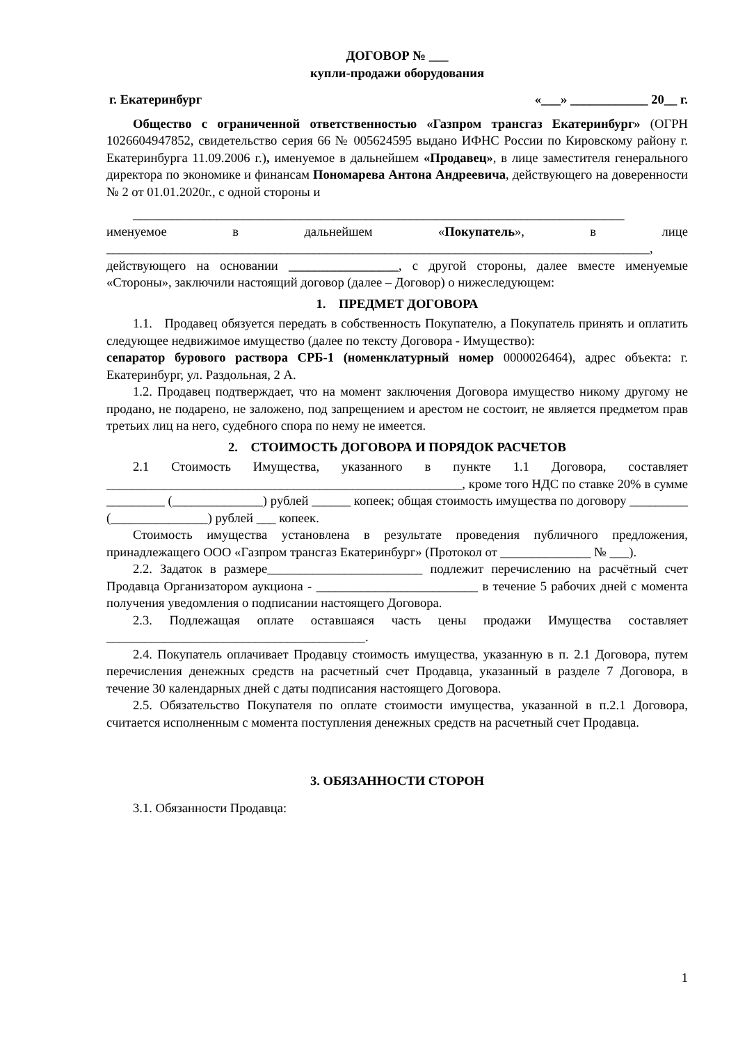ДОГОВОР № ___
купли-продажи оборудования
г. Екатеринбург «___» ____________ 20__ г.
Общество с ограниченной ответственностью «Газпром трансгаз Екатеринбург» (ОГРН 1026604947852, свидетельство серия 66 № 005624595 выдано ИФНС России по Кировскому району г. Екатеринбурга 11.09.2006 г.), именуемое в дальнейшем «Продавец», в лице заместителя генерального директора по экономике и финансам Пономарева Антона Андреевича, действующего на доверенности № 2 от 01.01.2020г., с одной стороны и
____________________________________________________________________________
именуемое в дальнейшем «Покупатель», в лице ____________________________________________________________________________________, действующего на основании _________________, с другой стороны, далее вместе именуемые «Стороны», заключили настоящий договор (далее – Договор) о нижеследующем:
1. ПРЕДМЕТ ДОГОВОРА
1.1. Продавец обязуется передать в собственность Покупателю, а Покупатель принять и оплатить следующее недвижимое имущество (далее по тексту Договора - Имущество):
сепаратор бурового раствора СРБ-1 (номенклатурный номер 0000026464), адрес объекта: г. Екатеринбург, ул. Раздольная, 2 А.
1.2. Продавец подтверждает, что на момент заключения Договора имущество никому другому не продано, не подарено, не заложено, под запрещением и арестом не состоит, не является предметом прав третьих лиц на него, судебного спора по нему не имеется.
2. СТОИМОСТЬ ДОГОВОРА И ПОРЯДОК РАСЧЕТОВ
2.1 Стоимость Имущества, указанного в пункте 1.1 Договора, составляет _______________________________________________________, кроме того НДС по ставке 20% в сумме _________ (______________) рублей ______ копеек; общая стоимость имущества по договору _________ (_______________) рублей ___ копеек.
Стоимость имущества установлена в результате проведения публичного предложения, принадлежащего ООО «Газпром трансгаз Екатеринбург» (Протокол от ______________ № ___).
2.2. Задаток в размере________________________ подлежит перечислению на расчётный счет Продавца Организатором аукциона - _________________________ в течение 5 рабочих дней с момента получения уведомления о подписании настоящего Договора.
2.3. Подлежащая оплате оставшаяся часть цены продажи Имущества составляет ________________________________________.
2.4. Покупатель оплачивает Продавцу стоимость имущества, указанную в п. 2.1 Договора, путем перечисления денежных средств на расчетный счет Продавца, указанный в разделе 7 Договора, в течение 30 календарных дней с даты подписания настоящего Договора.
2.5. Обязательство Покупателя по оплате стоимости имущества, указанной в п.2.1 Договора, считается исполненным с момента поступления денежных средств на расчетный счет Продавца.
3. ОБЯЗАННОСТИ СТОРОН
3.1. Обязанности Продавца:
1